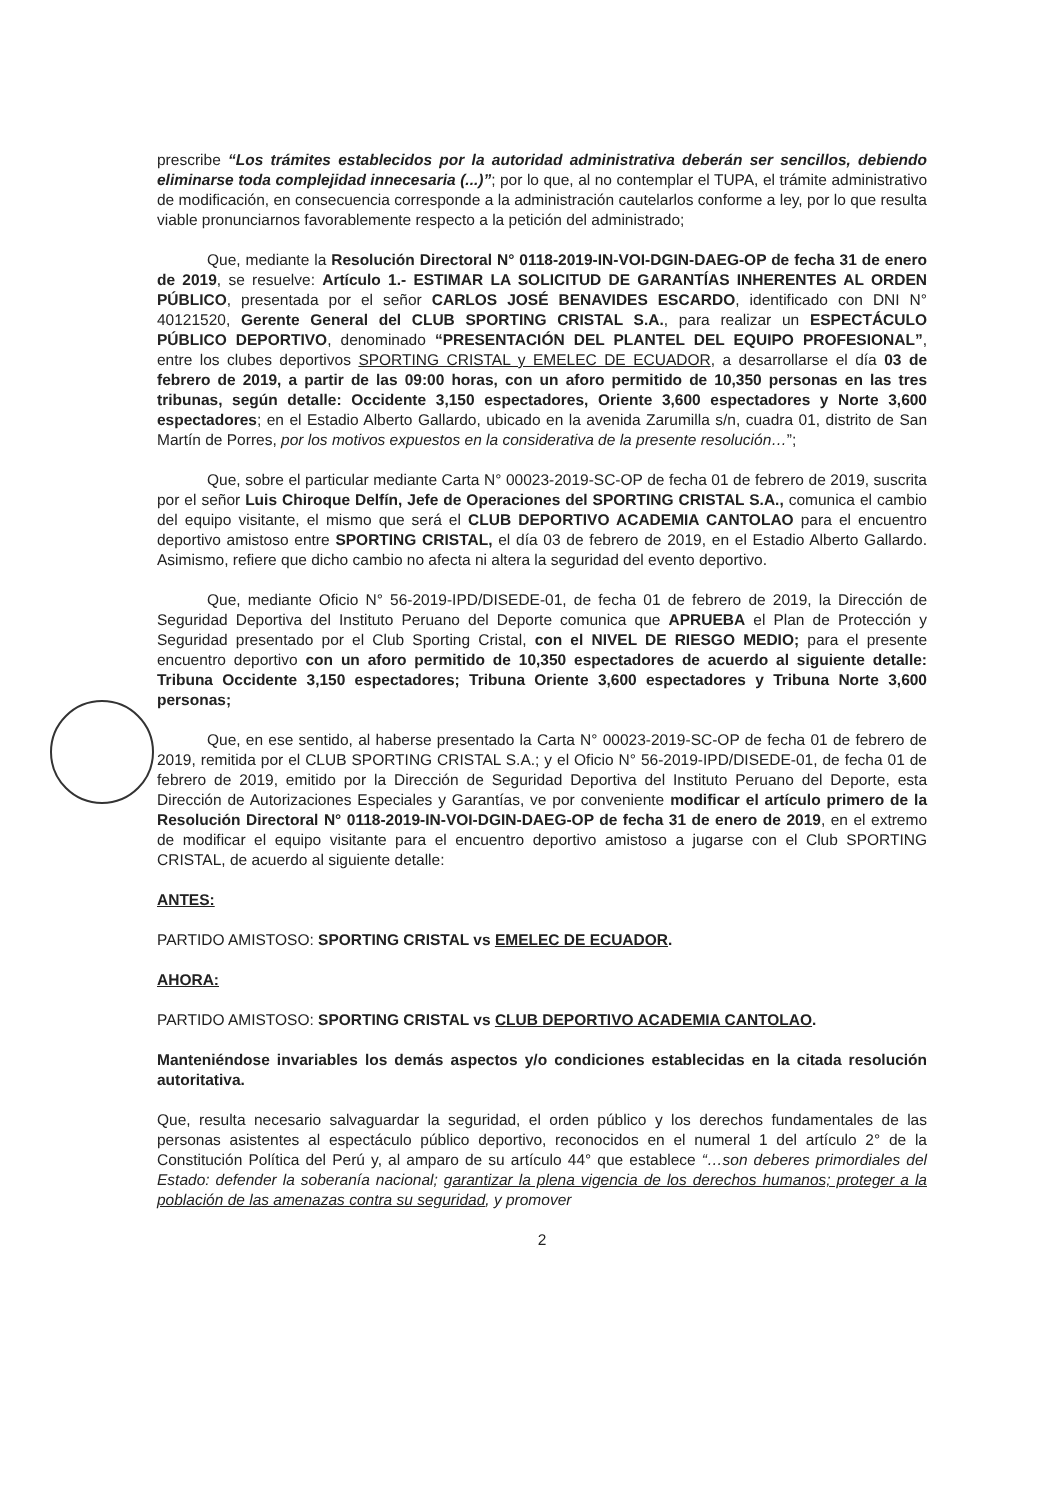prescribe “Los trámites establecidos por la autoridad administrativa deberán ser sencillos, debiendo eliminarse toda complejidad innecesaria (...)”; por lo que, al no contemplar el TUPA, el trámite administrativo de modificación, en consecuencia corresponde a la administración cautelarlos conforme a ley, por lo que resulta viable pronunciarnos favorablemente respecto a la petición del administrado;
Que, mediante la Resolución Directoral N° 0118-2019-IN-VOI-DGIN-DAEG-OP de fecha 31 de enero de 2019, se resuelve: Artículo 1.- ESTIMAR LA SOLICITUD DE GARANTÍAS INHERENTES AL ORDEN PÚBLICO, presentada por el señor CARLOS JOSÉ BENAVIDES ESCARDO, identificado con DNI N° 40121520, Gerente General del CLUB SPORTING CRISTAL S.A., para realizar un ESPECTÁCULO PÚBLICO DEPORTIVO, denominado “PRESENTACIÓN DEL PLANTEL DEL EQUIPO PROFESIONAL”, entre los clubes deportivos SPORTING CRISTAL y EMELEC DE ECUADOR, a desarrollarse el día 03 de febrero de 2019, a partir de las 09:00 horas, con un aforo permitido de 10,350 personas en las tres tribunas, según detalle: Occidente 3,150 espectadores, Oriente 3,600 espectadores y Norte 3,600 espectadores; en el Estadio Alberto Gallardo, ubicado en la avenida Zarumilla s/n, cuadra 01, distrito de San Martín de Porres, por los motivos expuestos en la considerativa de la presente resolución…”;
Que, sobre el particular mediante Carta N° 00023-2019-SC-OP de fecha 01 de febrero de 2019, suscrita por el señor Luis Chiroque Delfín, Jefe de Operaciones del SPORTING CRISTAL S.A., comunica el cambio del equipo visitante, el mismo que será el CLUB DEPORTIVO ACADEMIA CANTOLAO para el encuentro deportivo amistoso entre SPORTING CRISTAL, el día 03 de febrero de 2019, en el Estadio Alberto Gallardo. Asimismo, refiere que dicho cambio no afecta ni altera la seguridad del evento deportivo.
Que, mediante Oficio N° 56-2019-IPD/DISEDE-01, de fecha 01 de febrero de 2019, la Dirección de Seguridad Deportiva del Instituto Peruano del Deporte comunica que APRUEBA el Plan de Protección y Seguridad presentado por el Club Sporting Cristal, con el NIVEL DE RIESGO MEDIO; para el presente encuentro deportivo con un aforo permitido de 10,350 espectadores de acuerdo al siguiente detalle: Tribuna Occidente 3,150 espectadores; Tribuna Oriente 3,600 espectadores y Tribuna Norte 3,600 personas;
Que, en ese sentido, al haberse presentado la Carta N° 00023-2019-SC-OP de fecha 01 de febrero de 2019, remitida por el CLUB SPORTING CRISTAL S.A.; y el Oficio N° 56-2019-IPD/DISEDE-01, de fecha 01 de febrero de 2019, emitido por la Dirección de Seguridad Deportiva del Instituto Peruano del Deporte, esta Dirección de Autorizaciones Especiales y Garantías, ve por conveniente modificar el artículo primero de la Resolución Directoral N° 0118-2019-IN-VOI-DGIN-DAEG-OP de fecha 31 de enero de 2019, en el extremo de modificar el equipo visitante para el encuentro deportivo amistoso a jugarse con el Club SPORTING CRISTAL, de acuerdo al siguiente detalle:
ANTES:
PARTIDO AMISTOSO: SPORTING CRISTAL vs EMELEC DE ECUADOR.
AHORA:
PARTIDO AMISTOSO: SPORTING CRISTAL vs CLUB DEPORTIVO ACADEMIA CANTOLAO.
Manteniéndose invariables los demás aspectos y/o condiciones establecidas en la citada resolución autoritativa.
Que, resulta necesario salvaguardar la seguridad, el orden público y los derechos fundamentales de las personas asistentes al espectáculo público deportivo, reconocidos en el numeral 1 del artículo 2° de la Constitución Política del Perú y, al amparo de su artículo 44° que establece “…son deberes primordiales del Estado: defender la soberanía nacional; garantizar la plena vigencia de los derechos humanos; proteger a la población de las amenazas contra su seguridad, y promover
2